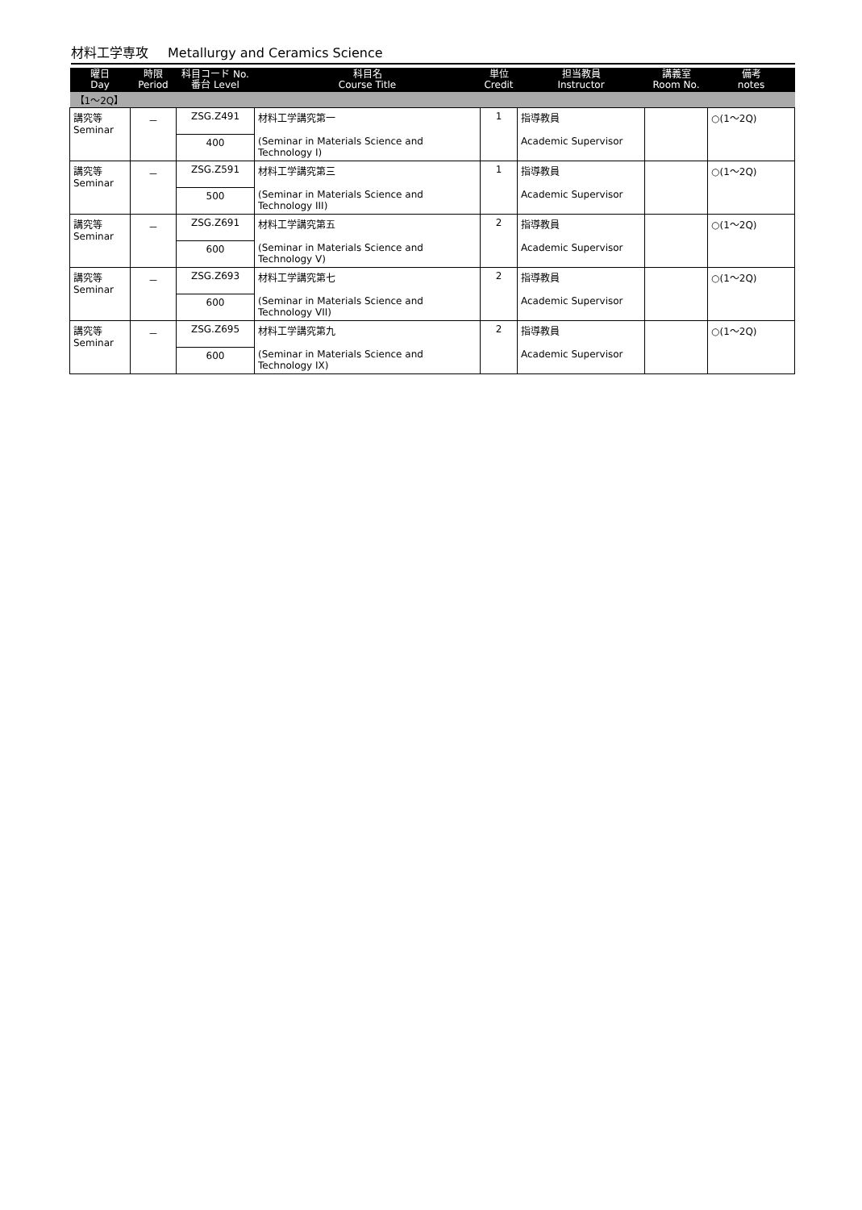材料工学専攻 Metallurgy and Ceramics Science
| 曜日 Day | 時限 Period | 科目コード No. 番台 Level | 科目名 Course Title | 単位 Credit | 担当教員 Instructor | 講義室 Room No. | 備考 notes |
| --- | --- | --- | --- | --- | --- | --- | --- |
| 【1～2Q】 | | | | | | | |
| 講究等 Seminar | － | ZSG.Z491 | 材料工学講究第一 (Seminar in Materials Science and Technology I) | 1 | 指導教員 Academic Supervisor | | ○(1～2Q) |
| | | 400 | | | | | |
| 講究等 Seminar | － | ZSG.Z591 | 材料工学講究第三 (Seminar in Materials Science and Technology III) | 1 | 指導教員 Academic Supervisor | | ○(1～2Q) |
| | | 500 | | | | | |
| 講究等 Seminar | － | ZSG.Z691 | 材料工学講究第五 (Seminar in Materials Science and Technology V) | 2 | 指導教員 Academic Supervisor | | ○(1～2Q) |
| | | 600 | | | | | |
| 講究等 Seminar | － | ZSG.Z693 | 材料工学講究第七 (Seminar in Materials Science and Technology VII) | 2 | 指導教員 Academic Supervisor | | ○(1～2Q) |
| | | 600 | | | | | |
| 講究等 Seminar | － | ZSG.Z695 | 材料工学講究第九 (Seminar in Materials Science and Technology IX) | 2 | 指導教員 Academic Supervisor | | ○(1～2Q) |
| | | 600 | | | | | |